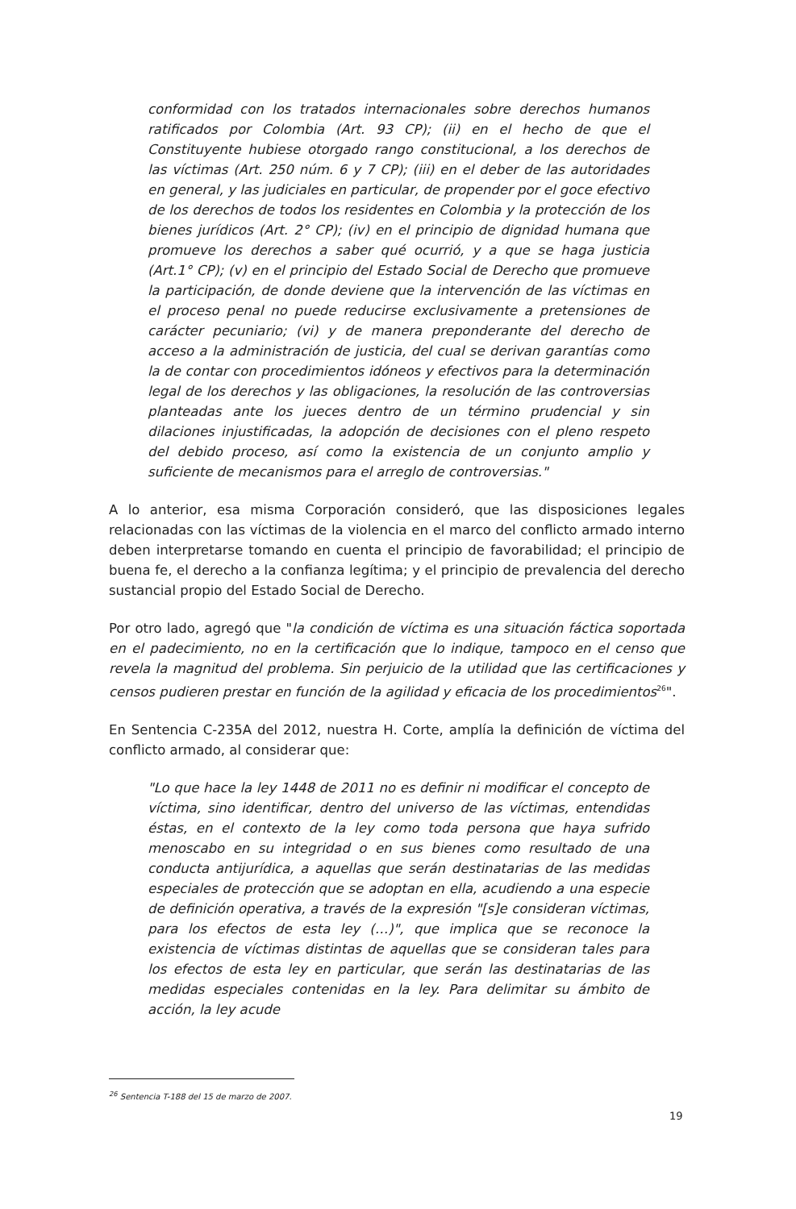conformidad con los tratados internacionales sobre derechos humanos ratificados por Colombia (Art. 93 CP); (ii) en el hecho de que el Constituyente hubiese otorgado rango constitucional, a los derechos de las víctimas (Art. 250 núm. 6 y 7 CP); (iii) en el deber de las autoridades en general, y las judiciales en particular, de propender por el goce efectivo de los derechos de todos los residentes en Colombia y la protección de los bienes jurídicos (Art. 2° CP); (iv) en el principio de dignidad humana que promueve los derechos a saber qué ocurrió, y a que se haga justicia (Art.1° CP); (v) en el principio del Estado Social de Derecho que promueve la participación, de donde deviene que la intervención de las víctimas en el proceso penal no puede reducirse exclusivamente a pretensiones de carácter pecuniario; (vi) y de manera preponderante del derecho de acceso a la administración de justicia, del cual se derivan garantías como la de contar con procedimientos idóneos y efectivos para la determinación legal de los derechos y las obligaciones, la resolución de las controversias planteadas ante los jueces dentro de un término prudencial y sin dilaciones injustificadas, la adopción de decisiones con el pleno respeto del debido proceso, así como la existencia de un conjunto amplio y suficiente de mecanismos para el arreglo de controversias."
A lo anterior, esa misma Corporación consideró, que las disposiciones legales relacionadas con las víctimas de la violencia en el marco del conflicto armado interno deben interpretarse tomando en cuenta el principio de favorabilidad; el principio de buena fe, el derecho a la confianza legítima; y el principio de prevalencia del derecho sustancial propio del Estado Social de Derecho.
Por otro lado, agregó que "la condición de víctima es una situación fáctica soportada en el padecimiento, no en la certificación que lo indique, tampoco en el censo que revela la magnitud del problema. Sin perjuicio de la utilidad que las certificaciones y censos pudieren prestar en función de la agilidad y eficacia de los procedimientos<sup>26</sup>".
En Sentencia C-235A del 2012, nuestra H. Corte, amplía la definición de víctima del conflicto armado, al considerar que:
"Lo que hace la ley 1448 de 2011 no es definir ni modificar el concepto de víctima, sino identificar, dentro del universo de las víctimas, entendidas éstas, en el contexto de la ley como toda persona que haya sufrido menoscabo en su integridad o en sus bienes como resultado de una conducta antijurídica, a aquellas que serán destinatarias de las medidas especiales de protección que se adoptan en ella, acudiendo a una especie de definición operativa, a través de la expresión "[s]e consideran víctimas, para los efectos de esta ley (…)", que implica que se reconoce la existencia de víctimas distintas de aquellas que se consideran tales para los efectos de esta ley en particular, que serán las destinatarias de las medidas especiales contenidas en la ley. Para delimitar su ámbito de acción, la ley acude
<sup>26</sup> Sentencia T-188 del 15 de marzo de 2007.
19